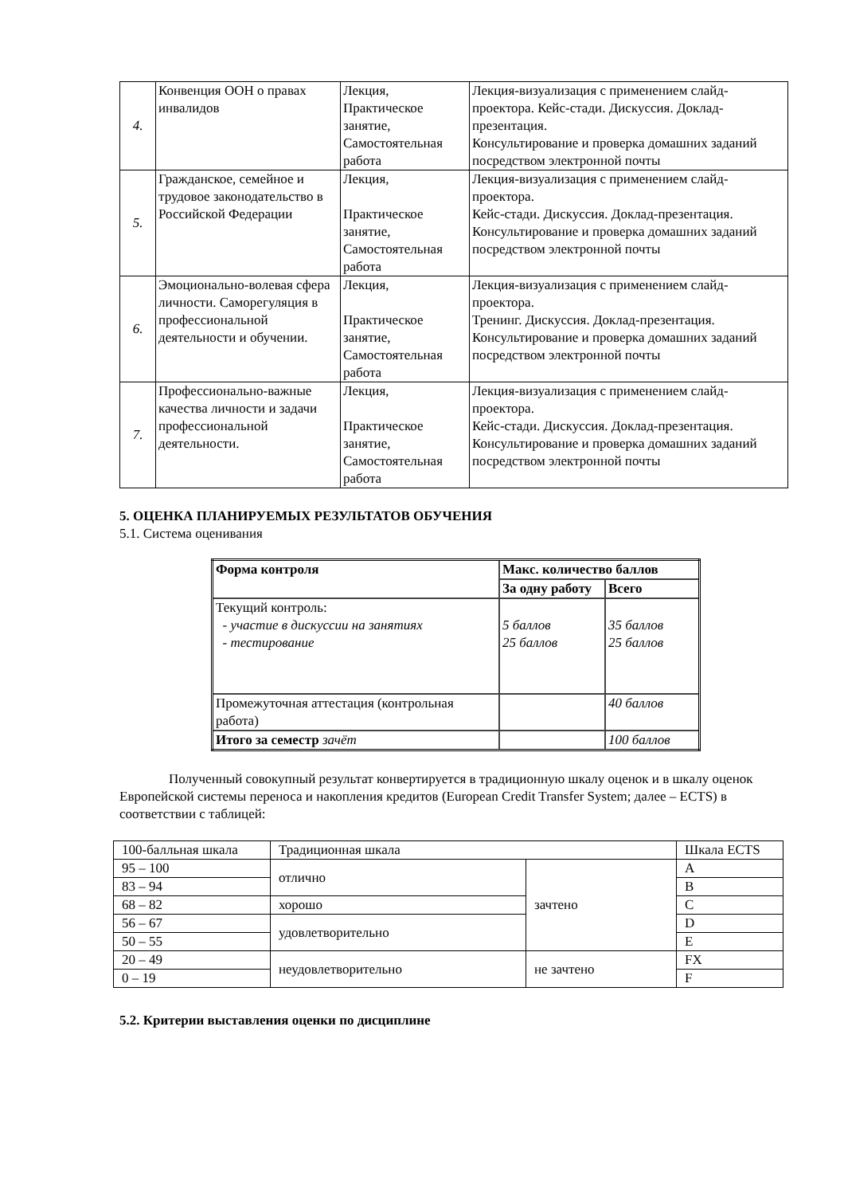| 4. | Конвенция ООН о правах инвалидов | Лекция, Практическое занятие, Самостоятельная работа | Лекция-визуализация с применением слайд-проектора. Кейс-стади. Дискуссия. Доклад-презентация. Консультирование и проверка домашних заданий посредством электронной почты |
| 5. | Гражданское, семейное и трудовое законодательство в Российской Федерации | Лекция, Практическое занятие, Самостоятельная работа | Лекция-визуализация с применением слайд-проектора. Кейс-стади. Дискуссия. Доклад-презентация. Консультирование и проверка домашних заданий посредством электронной почты |
| 6. | Эмоционально-волевая сфера личности. Саморегуляция в профессиональной деятельности и обучении. | Лекция, Практическое занятие, Самостоятельная работа | Лекция-визуализация с применением слайд-проектора. Тренинг. Дискуссия. Доклад-презентация. Консультирование и проверка домашних заданий посредством электронной почты |
| 7. | Профессионально-важные качества личности и задачи профессиональной деятельности. | Лекция, Практическое занятие, Самостоятельная работа | Лекция-визуализация с применением слайд-проектора. Кейс-стади. Дискуссия. Доклад-презентация. Консультирование и проверка домашних заданий посредством электронной почты |
5. ОЦЕНКА ПЛАНИРУЕМЫХ РЕЗУЛЬТАТОВ ОБУЧЕНИЯ
5.1. Система оценивания
| Форма контроля | Макс. количество баллов | |
| --- | --- | --- |
| | За одну работу | Всего |
| Текущий контроль: - участие в дискуссии на занятиях - тестирование | 5 баллов 25 баллов | 35 баллов 25 баллов |
| Промежуточная аттестация (контрольная работа) | | 40 баллов |
| Итого за семестр зачёт | | 100 баллов |
Полученный совокупный результат конвертируется в традиционную шкалу оценок и в шкалу оценок Европейской системы переноса и накопления кредитов (European Credit Transfer System; далее – ECTS) в соответствии с таблицей:
| 100-балльная шкала | Традиционная шкала | | Шкала ECTS |
| 95 – 100 | отлично | зачтено | A |
| 83 – 94 | | | B |
| 68 – 82 | хорошо | | C |
| 56 – 67 | удовлетворительно | | D |
| 50 – 55 | | | E |
| 20 – 49 | неудовлетворительно | не зачтено | FX |
| 0 – 19 | | | F |
5.2. Критерии выставления оценки по дисциплине